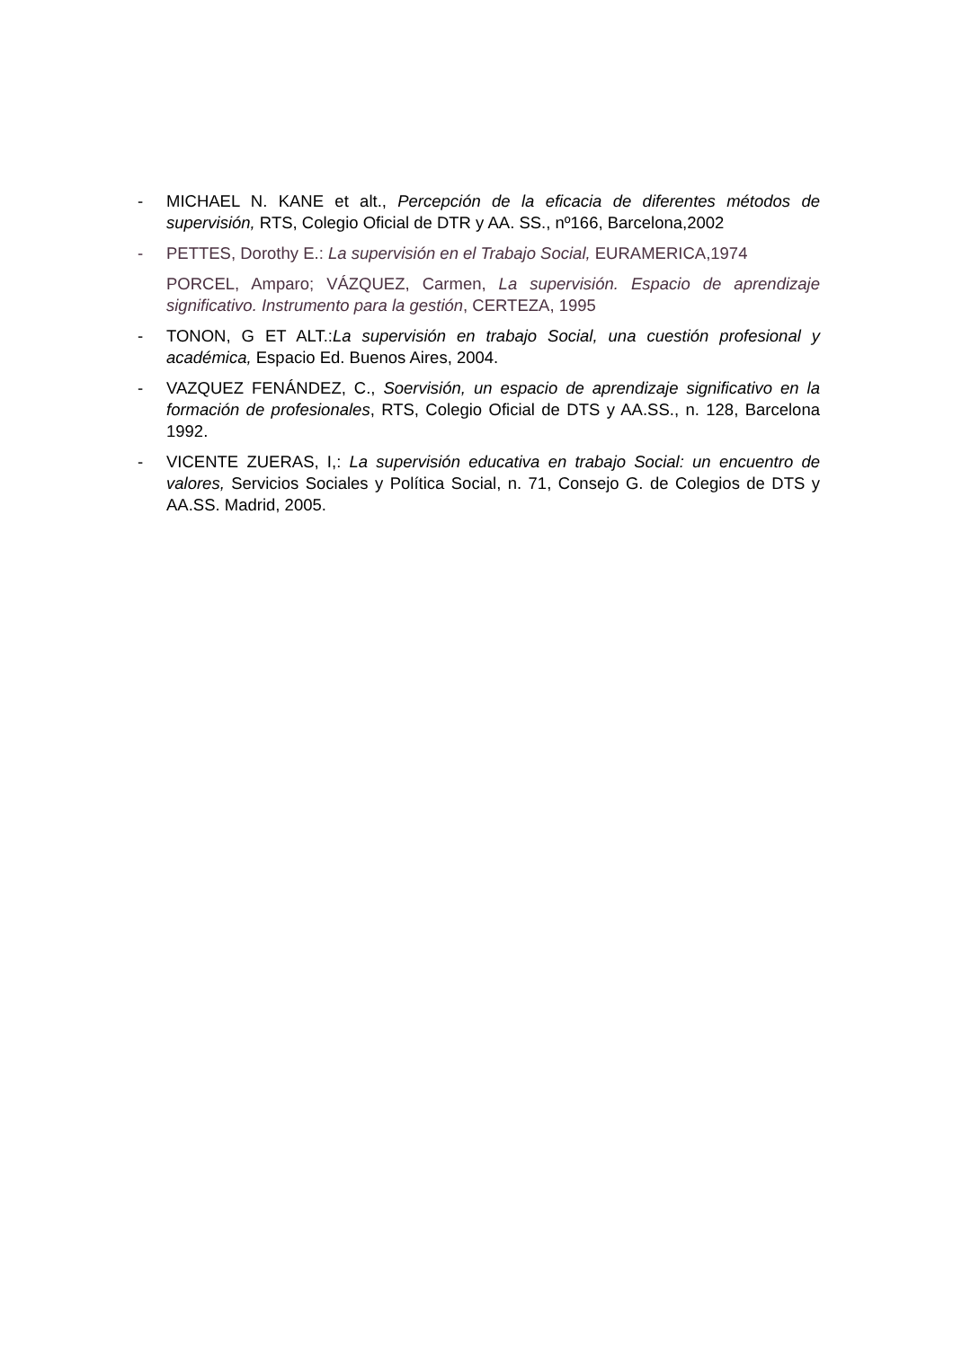- MICHAEL N. KANE et alt., Percepción de la eficacia de diferentes métodos de supervisión, RTS, Colegio Oficial de DTR y AA. SS., nº166, Barcelona,2002
- PETTES, Dorothy E.: La supervisión en el Trabajo Social, EURAMERICA,1974
PORCEL, Amparo; VÁZQUEZ, Carmen, La supervisión. Espacio de aprendizaje significativo. Instrumento para la gestión, CERTEZA, 1995
- TONON, G ET ALT.:La supervisión en trabajo Social, una cuestión profesional y académica, Espacio Ed. Buenos Aires, 2004.
- VAZQUEZ FENÁNDEZ, C., Soervisión, un espacio de aprendizaje significativo en la formación de profesionales, RTS, Colegio Oficial de DTS y AA.SS., n. 128, Barcelona 1992.
- VICENTE ZUERAS, I,: La supervisión educativa en trabajo Social: un encuentro de valores, Servicios Sociales y Política Social, n. 71, Consejo G. de Colegios de DTS y AA.SS. Madrid, 2005.